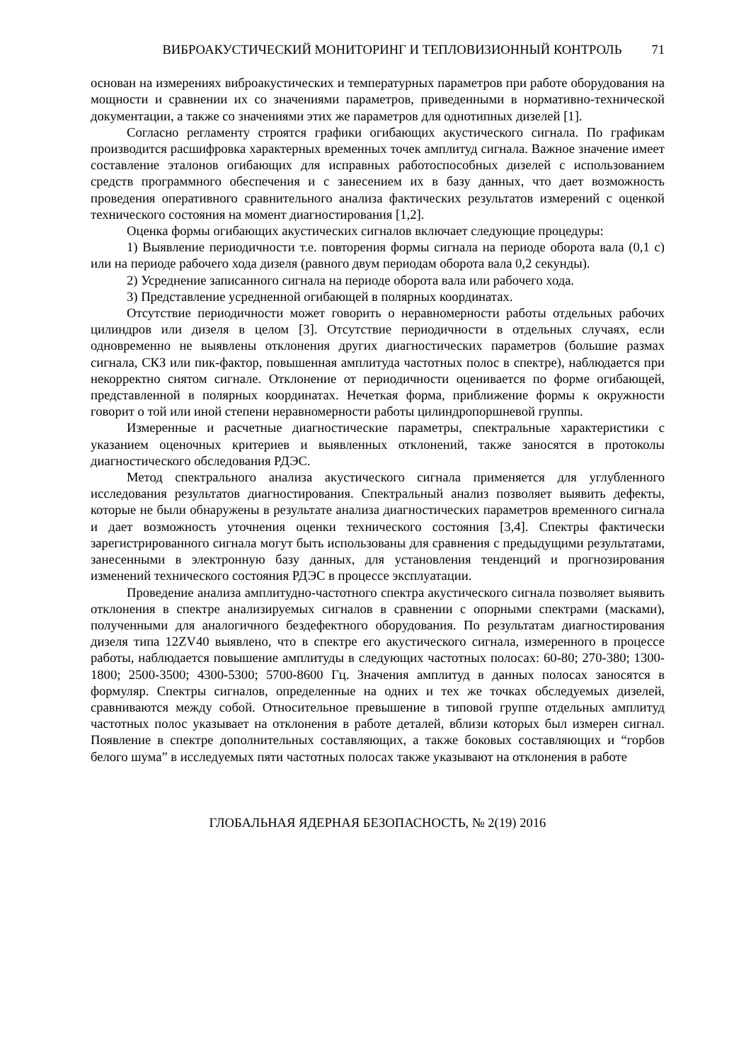ВИБРОАКУСТИЧЕСКИЙ МОНИТОРИНГ И ТЕПЛОВИЗИОННЫЙ КОНТРОЛЬ 71
основан на измерениях виброакустических и температурных параметров при работе оборудования на мощности и сравнении их со значениями параметров, приведенными в нормативно-технической документации, а также со значениями этих же параметров для однотипных дизелей [1].
Согласно регламенту строятся графики огибающих акустического сигнала. По графикам производится расшифровка характерных временных точек амплитуд сигнала. Важное значение имеет составление эталонов огибающих для исправных работоспособных дизелей с использованием средств программного обеспечения и с занесением их в базу данных, что дает возможность проведения оперативного сравнительного анализа фактических результатов измерений с оценкой технического состояния на момент диагностирования [1,2].
Оценка формы огибающих акустических сигналов включает следующие процедуры:
1) Выявление периодичности т.е. повторения формы сигнала на периоде оборота вала (0,1 с) или на периоде рабочего хода дизеля (равного двум периодам оборота вала 0,2 секунды).
2) Усреднение записанного сигнала на периоде оборота вала или рабочего хода.
3) Представление усредненной огибающей в полярных координатах.
Отсутствие периодичности может говорить о неравномерности работы отдельных рабочих цилиндров или дизеля в целом [3]. Отсутствие периодичности в отдельных случаях, если одновременно не выявлены отклонения других диагностических параметров (большие размах сигнала, СКЗ или пик-фактор, повышенная амплитуда частотных полос в спектре), наблюдается при некорректно снятом сигнале. Отклонение от периодичности оценивается по форме огибающей, представленной в полярных координатах. Нечеткая форма, приближение формы к окружности говорит о той или иной степени неравномерности работы цилиндропоршневой группы.
Измеренные и расчетные диагностические параметры, спектральные характеристики с указанием оценочных критериев и выявленных отклонений, также заносятся в протоколы диагностического обследования РДЭС.
Метод спектрального анализа акустического сигнала применяется для углубленного исследования результатов диагностирования. Спектральный анализ позволяет выявить дефекты, которые не были обнаружены в результате анализа диагностических параметров временного сигнала и дает возможность уточнения оценки технического состояния [3,4]. Спектры фактически зарегистрированного сигнала могут быть использованы для сравнения с предыдущими результатами, занесенными в электронную базу данных, для установления тенденций и прогнозирования изменений технического состояния РДЭС в процессе эксплуатации.
Проведение анализа амплитудно-частотного спектра акустического сигнала позволяет выявить отклонения в спектре анализируемых сигналов в сравнении с опорными спектрами (масками), полученными для аналогичного бездефектного оборудования. По результатам диагностирования дизеля типа 12ZV40 выявлено, что в спектре его акустического сигнала, измеренного в процессе работы, наблюдается повышение амплитуды в следующих частотных полосах: 60-80; 270-380; 1300-1800; 2500-3500; 4300-5300; 5700-8600 Гц. Значения амплитуд в данных полосах заносятся в формуляр. Спектры сигналов, определенные на одних и тех же точках обследуемых дизелей, сравниваются между собой. Относительное превышение в типовой группе отдельных амплитуд частотных полос указывает на отклонения в работе деталей, вблизи которых был измерен сигнал. Появление в спектре дополнительных составляющих, а также боковых составляющих и “горбов белого шума” в исследуемых пяти частотных полосах также указывают на отклонения в работе
ГЛОБАЛЬНАЯ ЯДЕРНАЯ БЕЗОПАСНОСТЬ, № 2(19) 2016